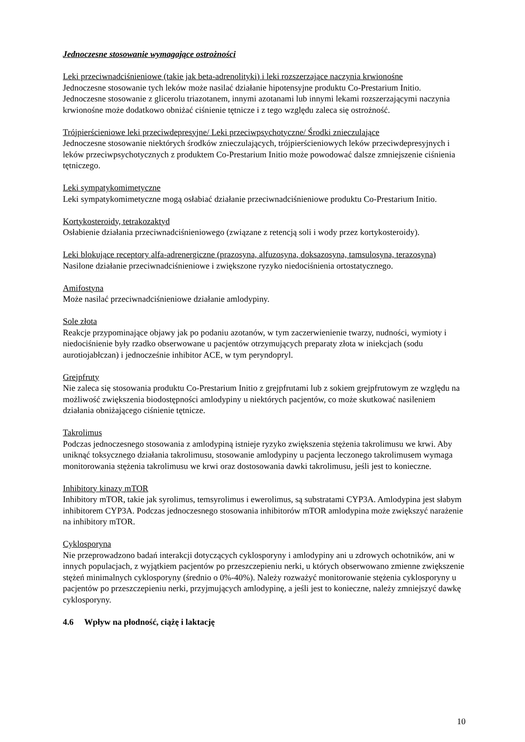Jednoczesne stosowanie wymagające ostrożności
Leki przeciwnadciśnieniowe (takie jak beta-adrenolityki) i leki rozszerzające naczynia krwionośne
Jednoczesne stosowanie tych leków może nasilać działanie hipotensyjne produktu Co-Prestarium Initio. Jednoczesne stosowanie z glicerolu triazotanem, innymi azotanami lub innymi lekami rozszerzającymi naczynia krwionośne może dodatkowo obniżać ciśnienie tętnicze i z tego względu zaleca się ostrożność.
Trójpierścieniowe leki przeciwdepresyjne/ Leki przeciwpsychotyczne/ Środki znieczulające
Jednoczesne stosowanie niektórych środków znieczulających, trójpierścieniowych leków przeciwdepresyjnych i leków przeciwpsychotycznych z produktem Co-Prestarium Initio może powodować dalsze zmniejszenie ciśnienia tętniczego.
Leki sympatykomimetyczne
Leki sympatykomimetyczne mogą osłabiać działanie przeciwnadciśnieniowe produktu Co-Prestarium Initio.
Kortykosteroidy, tetrakozaktyd
Osłabienie działania przeciwnadciśnieniowego (związane z retencją soli i wody przez kortykosteroidy).
Leki blokujące receptory alfa-adrenergiczne (prazosyna, alfuzosyna, doksazosyna, tamsulosyna, terazosyna)
Nasilone działanie przeciwnadciśnieniowe i zwiększone ryzyko niedociśnienia ortostatycznego.
Amifostyna
Może nasilać przeciwnadciśnieniowe działanie amlodypiny.
Sole złota
Reakcje przypominające objawy jak po podaniu azotanów, w tym zaczerwienienie twarzy, nudności, wymioty i niedociśnienie były rzadko obserwowane u pacjentów otrzymujących preparaty złota w iniekcjach (sodu aurotiojabłczan) i jednocześnie inhibitor ACE, w tym peryndopryl.
Grejpfruty
Nie zaleca się stosowania produktu Co-Prestarium Initio z grejpfrutami lub z sokiem grejpfrutowym ze względu na możliwość zwiększenia biodostępności amlodypiny u niektórych pacjentów, co może skutkować nasileniem działania obniżającego ciśnienie tętnicze.
Takrolimus
Podczas jednoczesnego stosowania z amlodypiną istnieje ryzyko zwiększenia stężenia takrolimusu we krwi. Aby uniknąć toksycznego działania takrolimusu, stosowanie amlodypiny u pacjenta leczonego takrolimusem wymaga monitorowania stężenia takrolimusu we krwi oraz dostosowania dawki takrolimusu, jeśli jest to konieczne.
Inhibitory kinazy mTOR
Inhibitory mTOR, takie jak syrolimus, temsyrolimus i ewerolimus, są substratami CYP3A. Amlodypina jest słabym inhibitorem CYP3A. Podczas jednoczesnego stosowania inhibitorów mTOR amlodypina może zwiększyć narażenie na inhibitory mTOR.
Cyklosporyna
Nie przeprowadzono badań interakcji dotyczących cyklosporyny i amlodypiny ani u zdrowych ochotników, ani w innych populacjach, z wyjątkiem pacjentów po przeszczepieniu nerki, u których obserwowano zmienne zwiększenie stężeń minimalnych cyklosporyny (średnio o 0%-40%). Należy rozważyć monitorowanie stężenia cyklosporyny u pacjentów po przeszczepieniu nerki, przyjmujących amlodypinę, a jeśli jest to konieczne, należy zmniejszyć dawkę cyklosporyny.
4.6 Wpływ na płodność, ciążę i laktację
10